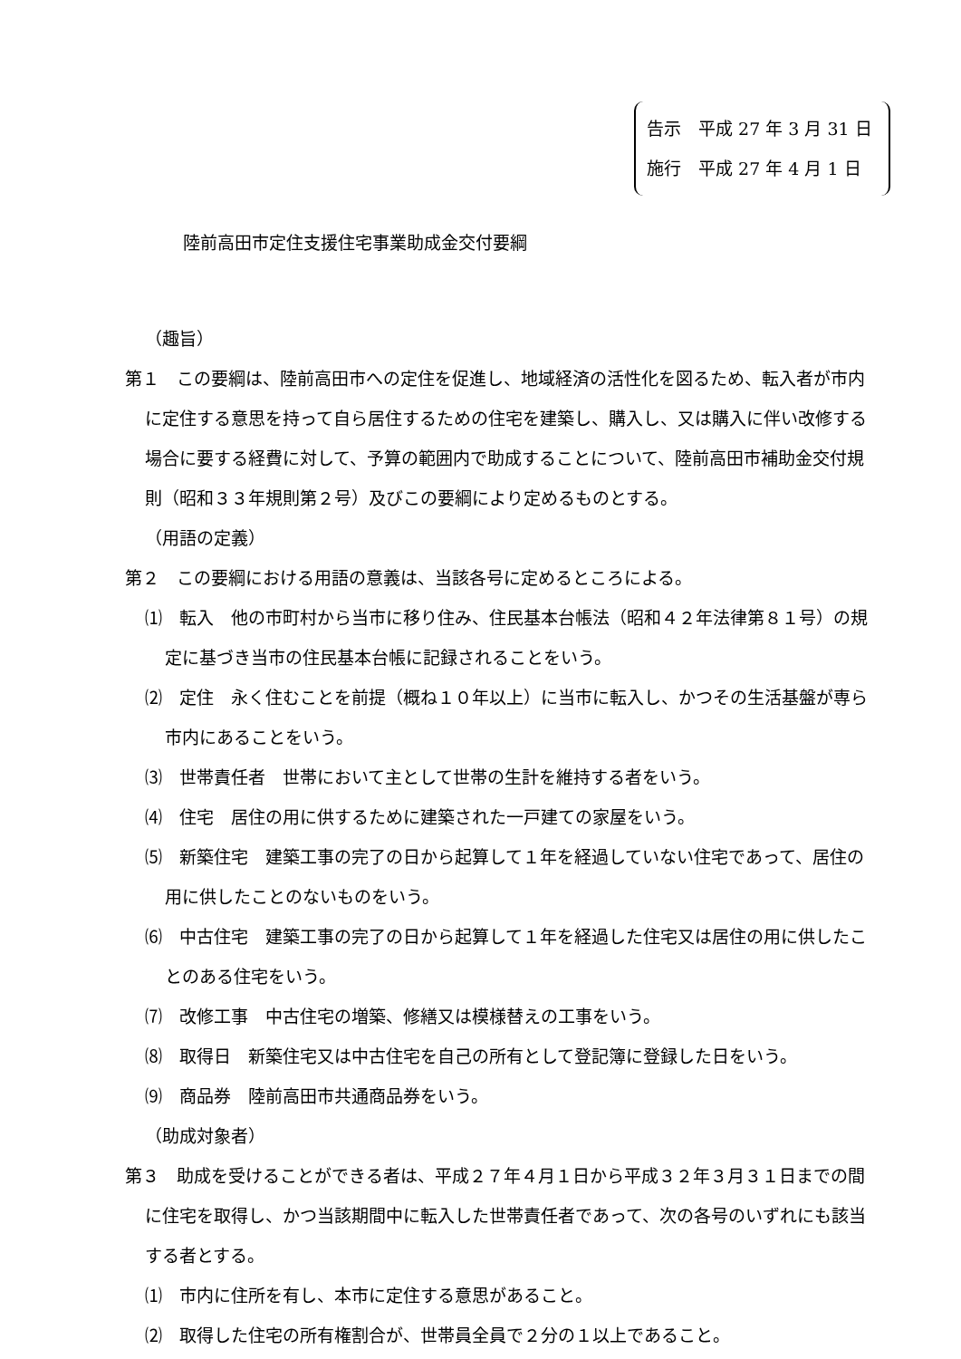告示　平成 27 年 3 月 31 日
施行　平成 27 年 4 月 1 日
陸前高田市定住支援住宅事業助成金交付要綱
（趣旨）
第１　この要綱は、陸前高田市への定住を促進し、地域経済の活性化を図るため、転入者が市内に定住する意思を持って自ら居住するための住宅を建築し、購入し、又は購入に伴い改修する場合に要する経費に対して、予算の範囲内で助成することについて、陸前高田市補助金交付規則（昭和３３年規則第２号）及びこの要綱により定めるものとする。
（用語の定義）
第２　この要綱における用語の意義は、当該各号に定めるところによる。
⑴　転入　他の市町村から当市に移り住み、住民基本台帳法（昭和４２年法律第８１号）の規定に基づき当市の住民基本台帳に記録されることをいう。
⑵　定住　永く住むことを前提（概ね１０年以上）に当市に転入し、かつその生活基盤が専ら市内にあることをいう。
⑶　世帯責任者　世帯において主として世帯の生計を維持する者をいう。
⑷　住宅　居住の用に供するために建築された一戸建ての家屋をいう。
⑸　新築住宅　建築工事の完了の日から起算して１年を経過していない住宅であって、居住の用に供したことのないものをいう。
⑹　中古住宅　建築工事の完了の日から起算して１年を経過した住宅又は居住の用に供したことのある住宅をいう。
⑺　改修工事　中古住宅の増築、修繕又は模様替えの工事をいう。
⑻　取得日　新築住宅又は中古住宅を自己の所有として登記簿に登録した日をいう。
⑼　商品券　陸前高田市共通商品券をいう。
（助成対象者）
第３　助成を受けることができる者は、平成２７年４月１日から平成３２年３月３１日までの間に住宅を取得し、かつ当該期間中に転入した世帯責任者であって、次の各号のいずれにも該当する者とする。
⑴　市内に住所を有し、本市に定住する意思があること。
⑵　取得した住宅の所有権割合が、世帯員全員で２分の１以上であること。